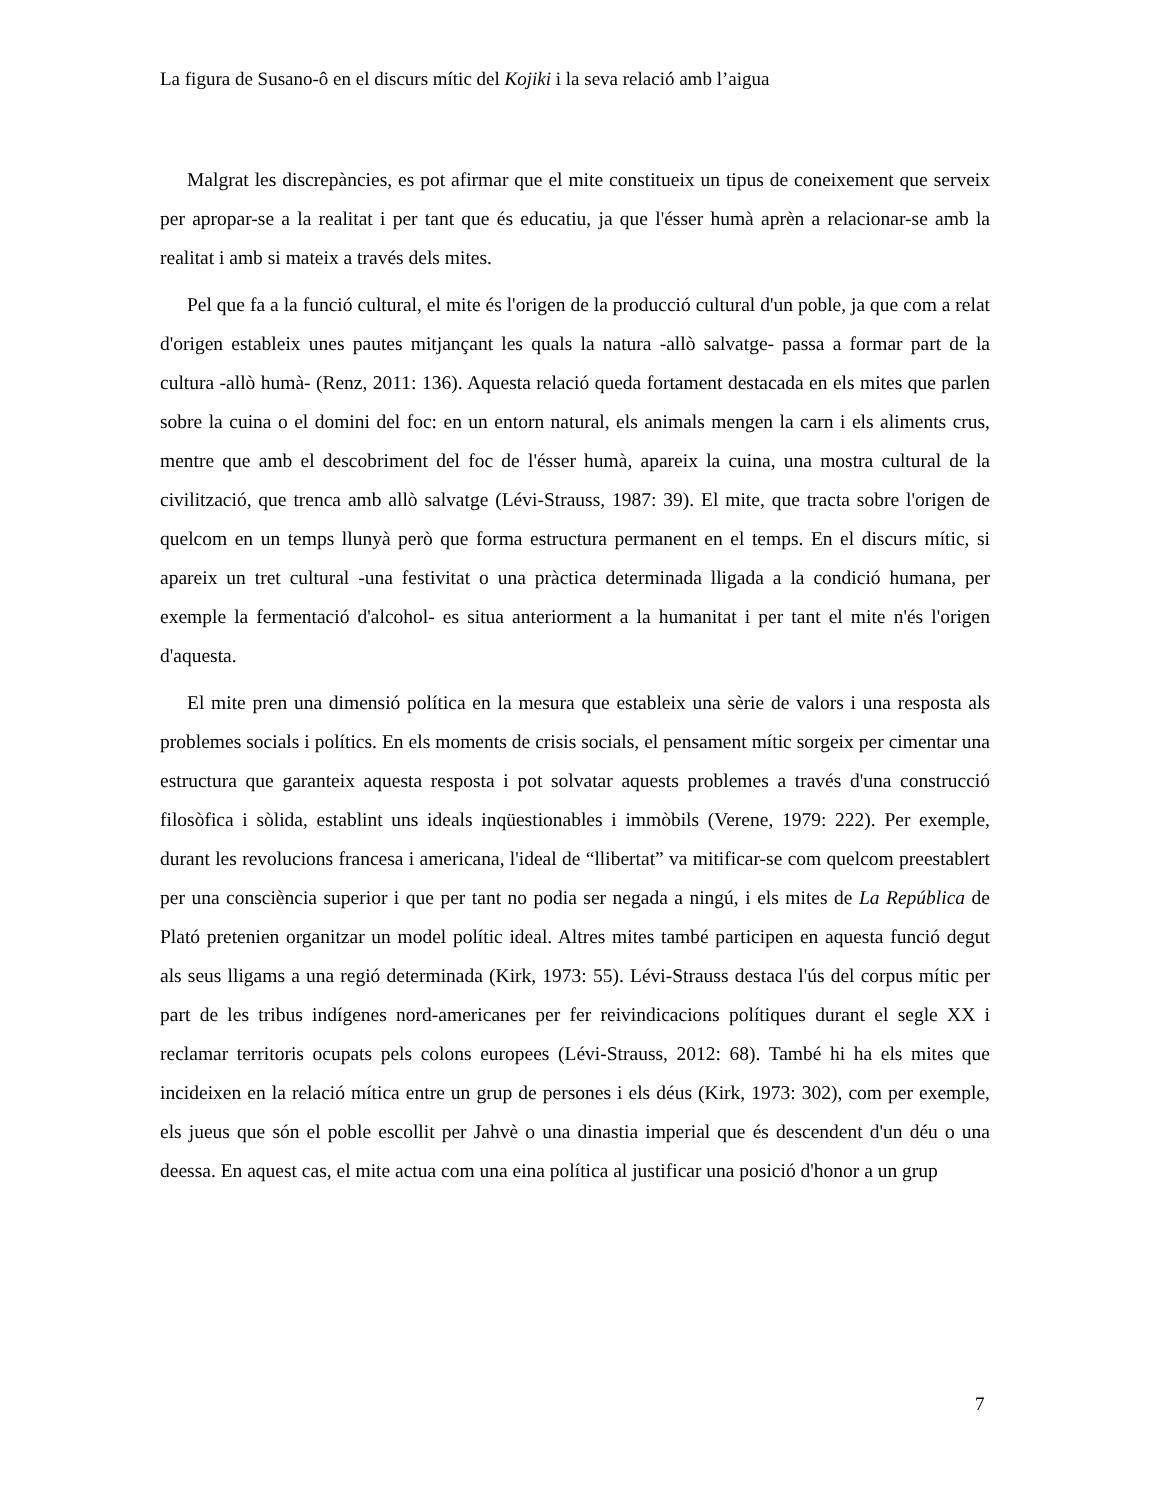La figura de Susano-ô en el discurs mític del Kojiki i la seva relació amb l’aigua
Malgrat les discrepàncies, es pot afirmar que el mite constitueix un tipus de coneixement que serveix per apropar-se a la realitat i per tant que és educatiu, ja que l'ésser humà aprèn a relacionar-se amb la realitat i amb si mateix a través dels mites.
Pel que fa a la funció cultural, el mite és l'origen de la producció cultural d'un poble, ja que com a relat d'origen estableix unes pautes mitjançant les quals la natura -allò salvatge- passa a formar part de la cultura -allò humà- (Renz, 2011: 136). Aquesta relació queda fortament destacada en els mites que parlen sobre la cuina o el domini del foc: en un entorn natural, els animals mengen la carn i els aliments crus, mentre que amb el descobriment del foc de l'ésser humà, apareix la cuina, una mostra cultural de la civilització, que trenca amb allò salvatge (Lévi-Strauss, 1987: 39). El mite, que tracta sobre l'origen de quelcom en un temps llunyà però que forma estructura permanent en el temps. En el discurs mític, si apareix un tret cultural -una festivitat o una pràctica determinada lligada a la condició humana, per exemple la fermentació d'alcohol- es situa anteriorment a la humanitat i per tant el mite n'és l'origen d'aquesta.
El mite pren una dimensió política en la mesura que estableix una sèrie de valors i una resposta als problemes socials i polítics. En els moments de crisis socials, el pensament mític sorgeix per cimentar una estructura que garanteix aquesta resposta i pot solvatar aquests problemes a través d'una construcció filosòfica i sòlida, establint uns ideals inqüestionables i immòbils (Verene, 1979: 222). Per exemple, durant les revolucions francesa i americana, l'ideal de “llibertat” va mitificar-se com quelcom preestablert per una consciència superior i que per tant no podia ser negada a ningú, i els mites de La República de Plató pretenien organitzar un model polític ideal. Altres mites també participen en aquesta funció degut als seus lligams a una regió determinada (Kirk, 1973: 55). Lévi-Strauss destaca l'ús del corpus mític per part de les tribus indígenes nord-americanes per fer reivindicacions polítiques durant el segle XX i reclamar territoris ocupats pels colons europees (Lévi-Strauss, 2012: 68). També hi ha els mites que incideixen en la relació mítica entre un grup de persones i els déus (Kirk, 1973: 302), com per exemple, els jueus que són el poble escollit per Jahvè o una dinastia imperial que és descendent d'un déu o una deessa. En aquest cas, el mite actua com una eina política al justificar una posició d'honor a un grup
7